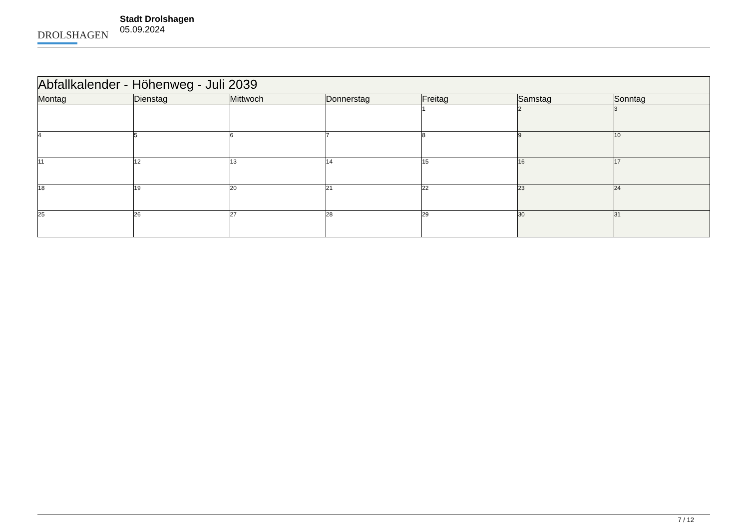DROLSHAGEN
Stadt Drolshagen
05.09.2024
| Abfallkalender - Höhenweg - Juli 2039 | | | | | | |
| Montag | Dienstag | Mittwoch | Donnerstag | Freitag | Samstag | Sonntag |
| | | | | 1 | 2 | 3 |
| 4 | 5 | 6 | 7 | 8 | 9 | 10 |
| 11 | 12 | 13 | 14 | 15 | 16 | 17 |
| 18 | 19 | 20 | 21 | 22 | 23 | 24 |
| 25 | 26 | 27 | 28 | 29 | 30 | 31 |
7 / 12